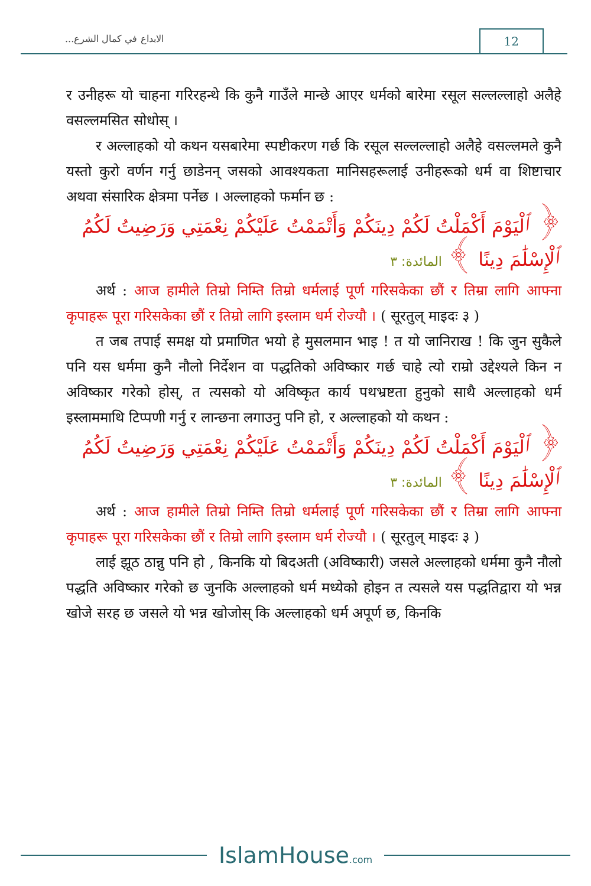الابداع في كمال الشرع... 12
र उनीहरू यो चाहना गरिरहन्थे कि कुनै गाउँले मान्छे आएर धर्मको बारेमा रसूल सल्लल्लाहो अलैहे वसल्लमसित सोधोस् ।
र अल्लाहको यो कथन यसबारेमा स्पष्टीकरण गर्छ कि रसूल सल्लल्लाहो अलैहे वसल्लमले कुनै यस्तो कुरो वर्णन गर्नु छाडेनन् जसको आवश्यकता मानिसहरूलाई उनीहरूको धर्म वा शिष्टाचार अथवा संसारिक क्षेत्रमा पर्नेछ । अल्लाहको फर्मान छ :
﴿ ٱلْيَوْمَ أَكْمَلْتُ لَكُمْ دِينَكُمْ وَأَتْمَمْتُ عَلَيْكُمْ نِعْمَتِي وَرَضِيتُ لَكُمُ ٱلْإِسْلَٰمَ دِينًا ﴾ المائدة: ٣
अर्थ : आज हामीले तिम्रो निम्ति तिम्रो धर्मलाई पूर्ण गरिसकेका छौं र तिम्रा लागि आफ्ना कृपाहरू पूरा गरिसकेका छौं र तिम्रो लागि इस्लाम धर्म रोज्यौ । ( सूरतुल् माइदः ३ )
त जब तपाई समक्ष यो प्रमाणित भयो हे मुसलमान भाइ ! त यो जानिराख ! कि जुन सुकैले पनि यस धर्ममा कुनै नौलो निर्देशन वा पद्धतिको अविष्कार गर्छ चाहे त्यो राम्रो उद्देश्यले किन न अविष्कार गरेको होस्, त त्यसको यो अविष्कृत कार्य पथभ्रष्टता हुनुको साथै अल्लाहको धर्म इस्लाममाथि टिप्पणी गर्नु र लान्छना लगाउनु पनि हो, र अल्लाहको यो कथन :
﴿ ٱلْيَوْمَ أَكْمَلْتُ لَكُمْ دِينَكُمْ وَأَتْمَمْتُ عَلَيْكُمْ نِعْمَتِي وَرَضِيتُ لَكُمُ ٱلْإِسْلَٰمَ دِينًا ﴾ المائدة: ٣
अर्थ : आज हामीले तिम्रो निम्ति तिम्रो धर्मलाई पूर्ण गरिसकेका छौं र तिम्रा लागि आफ्ना कृपाहरू पूरा गरिसकेका छौं र तिम्रो लागि इस्लाम धर्म रोज्यौ । ( सूरतुल् माइदः ३ )
लाई झूठ ठान्नु पनि हो , किनकि यो बिदअती (अविष्कारी) जसले अल्लाहको धर्ममा कुनै नौलो पद्धति अविष्कार गरेको छ जुनकि अल्लाहको धर्म मध्येको होइन त त्यसले यस पद्धतिद्वारा यो भन्न खोजे सरह छ जसले यो भन्न खोजोस् कि अल्लाहको धर्म अपूर्ण छ, किनकि
IslamHouse.com